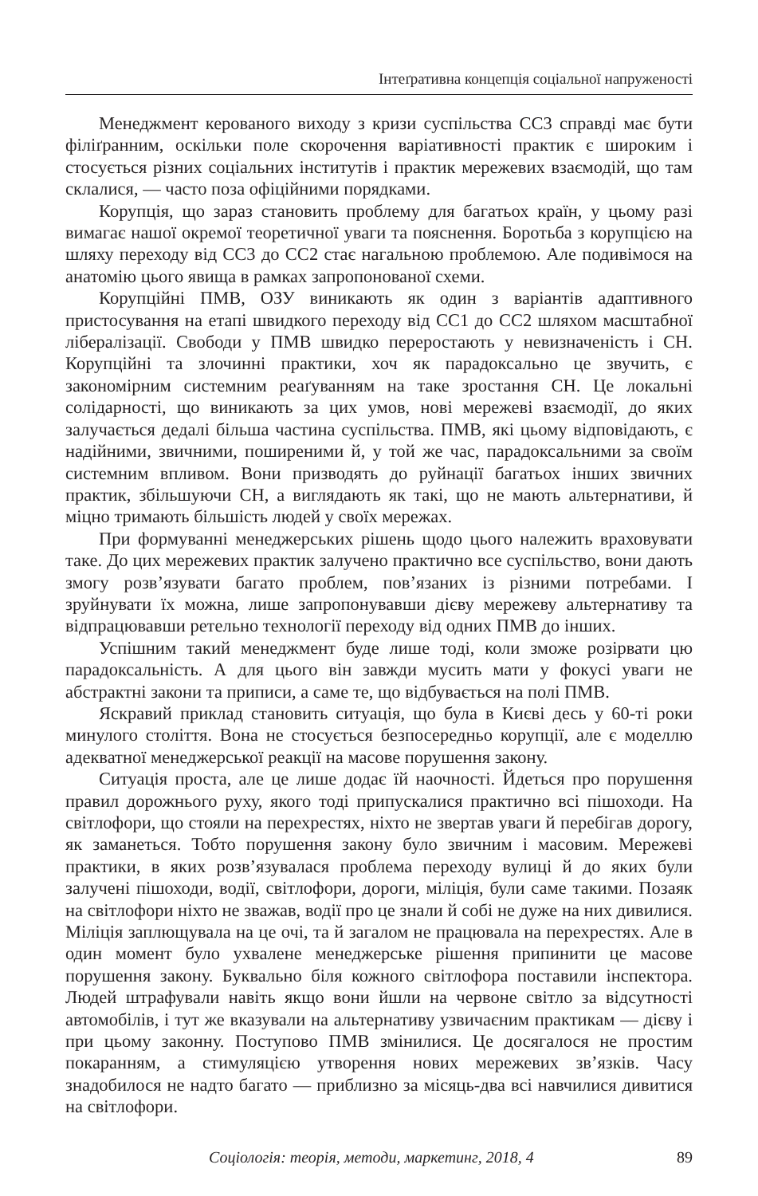Інтеґративна концепція соціальної напруженості
Менеджмент керованого виходу з кризи суспільства СС3 справді має бути філіґранним, оскільки поле скорочення варіативності практик є широким і стосується різних соціальних інститутів і практик мережевих взаємодій, що там склалися, — часто поза офіційними порядками.
Корупція, що зараз становить проблему для багатьох країн, у цьому разі вимагає нашої окремої теоретичної уваги та пояснення. Боротьба з корупцією на шляху переходу від СС3 до СС2 стає нагальною проблемою. Але подивімося на анатомію цього явища в рамках запропонованої схеми.
Корупційні ПМВ, ОЗУ виникають як один з варіантів адаптивного пристосування на етапі швидкого переходу від СС1 до СС2 шляхом масштабної лібералізації. Свободи у ПМВ швидко переростають у невизначеність і СН. Корупційні та злочинні практики, хоч як парадоксально це звучить, є закономірним системним реаґуванням на таке зростання СН. Це локальні солідарності, що виникають за цих умов, нові мережеві взаємодії, до яких залучається дедалі більша частина суспільства. ПМВ, які цьому відповідають, є надійними, звичними, поширеними й, у той же час, парадоксальними за своїм системним впливом. Вони призводять до руйнації багатьох інших звичних практик, збільшуючи СН, а виглядають як такі, що не мають альтернативи, й міцно тримають більшість людей у своїх мережах.
При формуванні менеджерських рішень щодо цього належить враховувати таке. До цих мережевих практик залучено практично все суспільство, вони дають змогу розв’язувати багато проблем, пов’язаних із різними потребами. І зруйнувати їх можна, лише запропонувавши дієву мережеву альтернативу та відпрацювавши ретельно технології переходу від одних ПМВ до інших.
Успішним такий менеджмент буде лише тоді, коли зможе розірвати цю парадоксальність. А для цього він завжди мусить мати у фокусі уваги не абстрактні закони та приписи, а саме те, що відбувається на полі ПМВ.
Яскравий приклад становить ситуація, що була в Києві десь у 60-ті роки минулого століття. Вона не стосується безпосередньо корупції, але є моделлю адекватної менеджерської реакції на масове порушення закону.
Ситуація проста, але це лише додає їй наочності. Йдеться про порушення правил дорожнього руху, якого тоді припускалися практично всі пішоходи. На світлофори, що стояли на перехрестях, ніхто не звертав уваги й перебігав дорогу, як заманеться. Тобто порушення закону було звичним і масовим. Мережеві практики, в яких розв’язувалася проблема переходу вулиці й до яких були залучені пішоходи, водії, світлофори, дороги, міліція, були саме такими. Позаяк на світлофори ніхто не зважав, водії про це знали й собі не дуже на них дивилися. Міліція заплющувала на це очі, та й загалом не працювала на перехрестях. Але в один момент було ухвалене менеджерське рішення припинити це масове порушення закону. Буквально біля кожного світлофора поставили інспектора. Людей штрафували навіть якщо вони йшли на червоне світло за відсутності автомобілів, і тут же вказували на альтернативу узвичаєним практикам — дієву і при цьому законну. Поступово ПМВ змінилися. Це досягалося не простим покаранням, а стимуляцією утворення нових мережевих зв’язків. Часу знадобилося не надто багато — приблизно за місяць-два всі навчилися дивитися на світлофори.
Соціологія: теорія, методи, маркетинг, 2018, 4 89